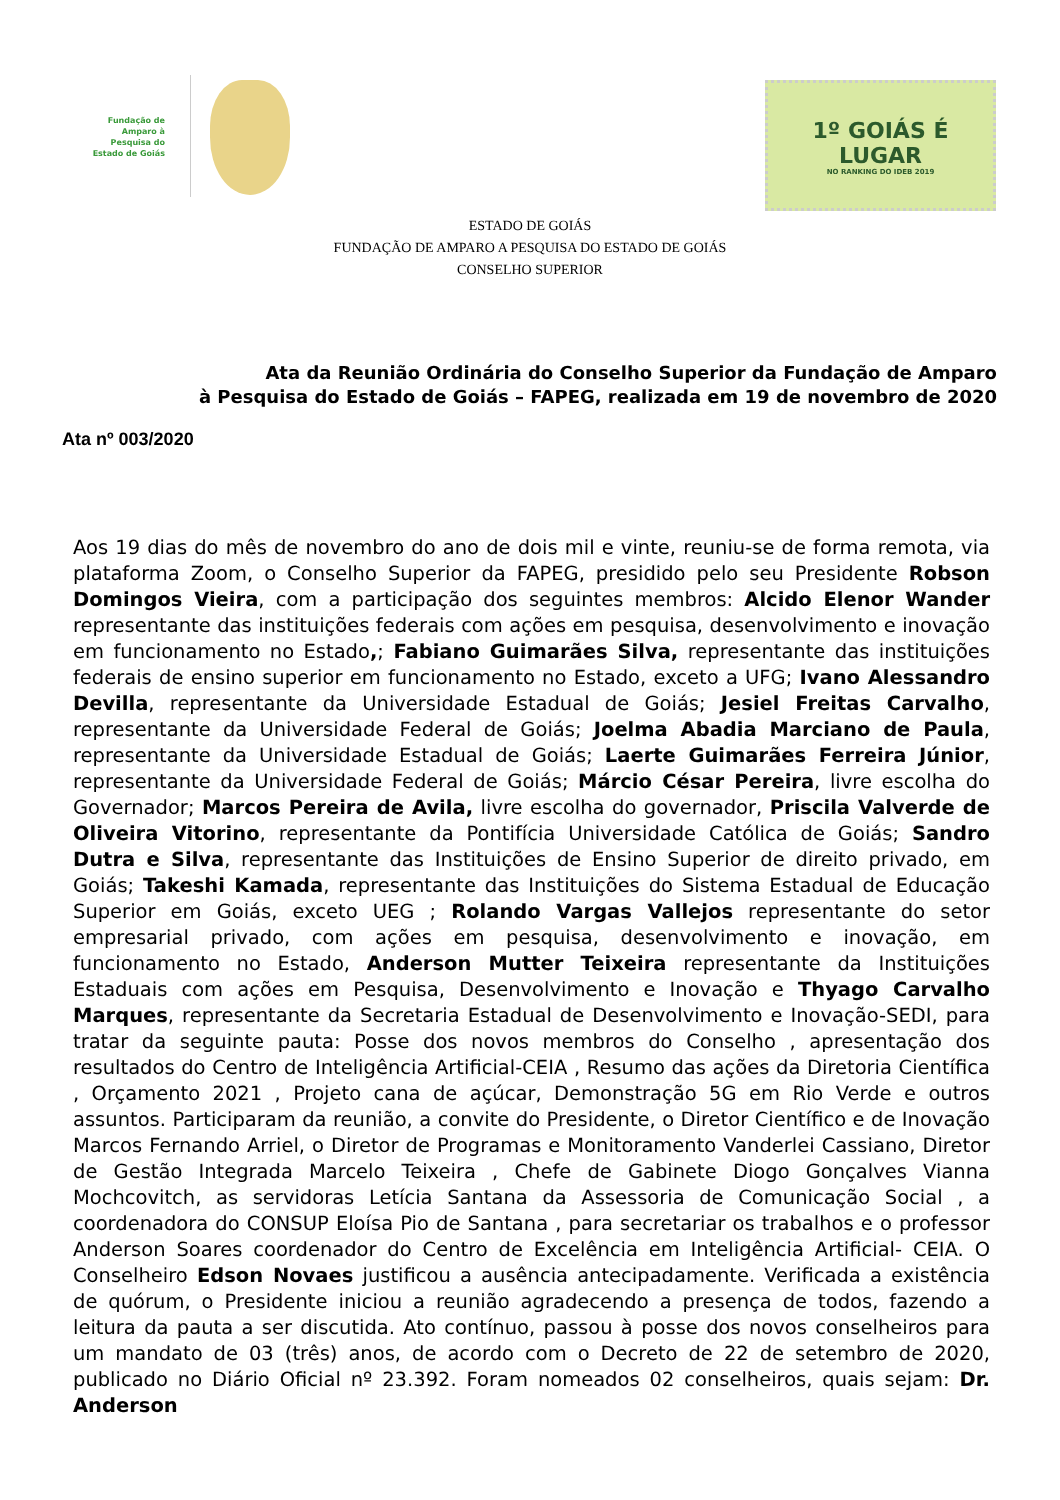Fundação de Amparo à Pesquisa do Estado de Goiás
1º GOIÁS É LUGAR
NO RANKING DO IDEB 2019
ESTADO DE GOIÁS
FUNDAÇÃO DE AMPARO A PESQUISA DO ESTADO DE GOIÁS
CONSELHO SUPERIOR
Ata da Reunião Ordinária do Conselho Superior da Fundação de Amparo
à Pesquisa do Estado de Goiás – FAPEG, realizada em 19 de novembro de 2020
Ata nº 003/2020
Aos 19 dias do mês de novembro do ano de dois mil e vinte, reuniu-se de forma remota, via plataforma Zoom, o Conselho Superior da FAPEG, presidido pelo seu Presidente Robson Domingos Vieira, com a participação dos seguintes membros: Alcido Elenor Wander representante das instituições federais com ações em pesquisa, desenvolvimento e inovação em funcionamento no Estado,; Fabiano Guimarães Silva, representante das instituições federais de ensino superior em funcionamento no Estado, exceto a UFG; Ivano Alessandro Devilla, representante da Universidade Estadual de Goiás; Jesiel Freitas Carvalho, representante da Universidade Federal de Goiás; Joelma Abadia Marciano de Paula, representante da Universidade Estadual de Goiás; Laerte Guimarães Ferreira Júnior, representante da Universidade Federal de Goiás; Márcio César Pereira, livre escolha do Governador; Marcos Pereira de Avila, livre escolha do governador, Priscila Valverde de Oliveira Vitorino, representante da Pontifícia Universidade Católica de Goiás; Sandro Dutra e Silva, representante das Instituições de Ensino Superior de direito privado, em Goiás; Takeshi Kamada, representante das Instituições do Sistema Estadual de Educação Superior em Goiás, exceto UEG ; Rolando Vargas Vallejos representante do setor empresarial privado, com ações em pesquisa, desenvolvimento e inovação, em funcionamento no Estado, Anderson Mutter Teixeira representante da Instituições Estaduais com ações em Pesquisa, Desenvolvimento e Inovação e Thyago Carvalho Marques, representante da Secretaria Estadual de Desenvolvimento e Inovação-SEDI, para tratar da seguinte pauta: Posse dos novos membros do Conselho , apresentação dos resultados do Centro de Inteligência Artificial-CEIA , Resumo das ações da Diretoria Científica , Orçamento 2021 , Projeto cana de açúcar, Demonstração 5G em Rio Verde e outros assuntos. Participaram da reunião, a convite do Presidente, o Diretor Científico e de Inovação Marcos Fernando Arriel, o Diretor de Programas e Monitoramento Vanderlei Cassiano, Diretor de Gestão Integrada Marcelo Teixeira , Chefe de Gabinete Diogo Gonçalves Vianna Mochcovitch, as servidoras Letícia Santana da Assessoria de Comunicação Social , a coordenadora do CONSUP Eloísa Pio de Santana , para secretariar os trabalhos e o professor Anderson Soares coordenador do Centro de Excelência em Inteligência Artificial- CEIA. O Conselheiro Edson Novaes justificou a ausência antecipadamente. Verificada a existência de quórum, o Presidente iniciou a reunião agradecendo a presença de todos, fazendo a leitura da pauta a ser discutida. Ato contínuo, passou à posse dos novos conselheiros para um mandato de 03 (três) anos, de acordo com o Decreto de 22 de setembro de 2020, publicado no Diário Oficial nº 23.392. Foram nomeados 02 conselheiros, quais sejam: Dr. Anderson